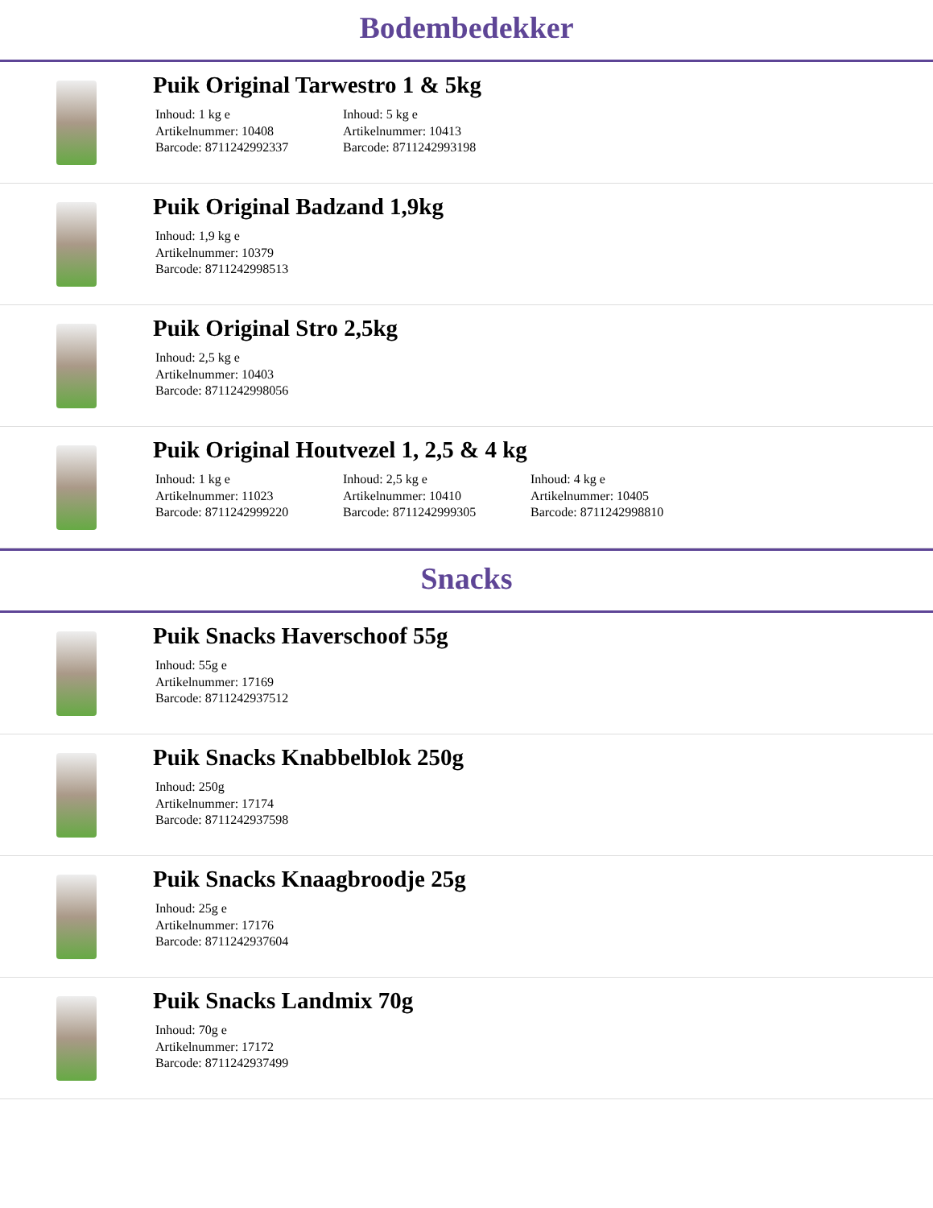Bodembedekker
Puik Original Tarwestro 1 & 5kg
Inhoud: 1 kg e
Artikelnummer: 10408
Barcode: 8711242992337
Inhoud: 5 kg e
Artikelnummer: 10413
Barcode: 8711242993198
Puik Original Badzand 1,9kg
Inhoud: 1,9 kg e
Artikelnummer: 10379
Barcode: 8711242998513
Puik Original Stro 2,5kg
Inhoud: 2,5 kg e
Artikelnummer: 10403
Barcode: 8711242998056
Puik Original Houtvezel 1, 2,5 & 4 kg
Inhoud: 1 kg e
Artikelnummer: 11023
Barcode: 8711242999220
Inhoud: 2,5 kg e
Artikelnummer: 10410
Barcode: 8711242999305
Inhoud: 4 kg e
Artikelnummer: 10405
Barcode: 8711242998810
Snacks
Puik Snacks Haverschoof 55g
Inhoud: 55g e
Artikelnummer: 17169
Barcode: 8711242937512
Puik Snacks Knabbelblok 250g
Inhoud: 250g
Artikelnummer: 17174
Barcode: 8711242937598
Puik Snacks Knaagbroodje 25g
Inhoud: 25g e
Artikelnummer: 17176
Barcode: 8711242937604
Puik Snacks Landmix 70g
Inhoud: 70g e
Artikelnummer: 17172
Barcode: 8711242937499